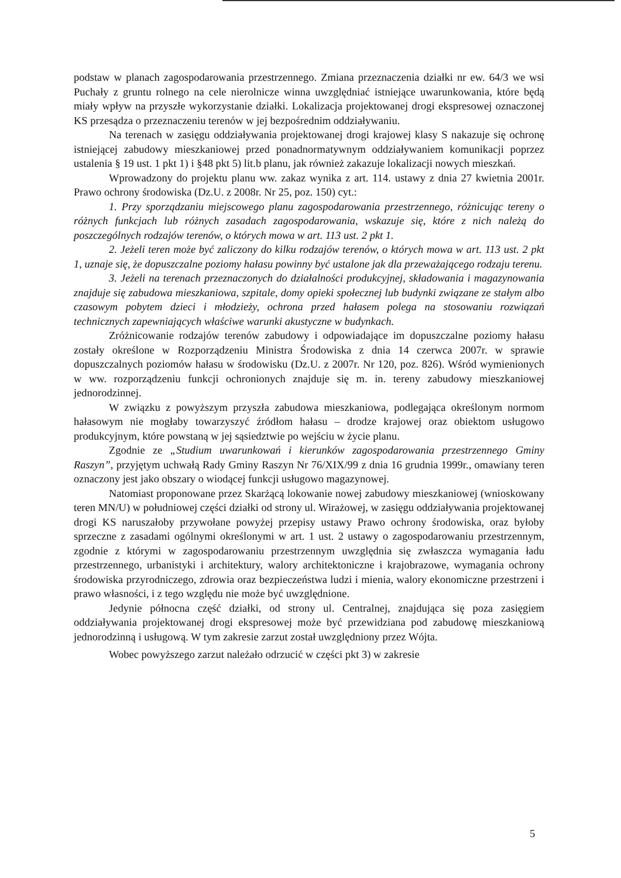podstaw w planach zagospodarowania przestrzennego. Zmiana przeznaczenia działki nr ew. 64/3 we wsi Puchały z gruntu rolnego na cele nierolnicze winna uwzględniać istniejące uwarunkowania, które będą miały wpływ na przyszłe wykorzystanie działki. Lokalizacja projektowanej drogi ekspresowej oznaczonej KS przesądza o przeznaczeniu terenów w jej bezpośrednim oddziaływaniu.
Na terenach w zasięgu oddziaływania projektowanej drogi krajowej klasy S nakazuje się ochronę istniejącej zabudowy mieszkaniowej przed ponadnormatywnym oddziaływaniem komunikacji poprzez ustalenia § 19 ust. 1 pkt 1) i §48 pkt 5) lit.b planu, jak również zakazuje lokalizacji nowych mieszkań.
Wprowadzony do projektu planu ww. zakaz wynika z art. 114. ustawy z dnia 27 kwietnia 2001r. Prawo ochrony środowiska (Dz.U. z 2008r. Nr 25, poz. 150) cyt.:
1. Przy sporządzaniu miejscowego planu zagospodarowania przestrzennego, różnicując tereny o różnych funkcjach lub różnych zasadach zagospodarowania, wskazuje się, które z nich należą do poszczególnych rodzajów terenów, o których mowa w art. 113 ust. 2 pkt 1.
2. Jeżeli teren może być zaliczony do kilku rodzajów terenów, o których mowa w art. 113 ust. 2 pkt 1, uznaje się, że dopuszczalne poziomy hałasu powinny być ustalone jak dla przeważającego rodzaju terenu.
3. Jeżeli na terenach przeznaczonych do działalności produkcyjnej, składowania i magazynowania znajduje się zabudowa mieszkaniowa, szpitale, domy opieki społecznej lub budynki związane ze stałym albo czasowym pobytem dzieci i młodzieży, ochrona przed hałasem polega na stosowaniu rozwiązań technicznych zapewniających właściwe warunki akustyczne w budynkach.
Zróżnicowanie rodzajów terenów zabudowy i odpowiadające im dopuszczalne poziomy hałasu zostały określone w Rozporządzeniu Ministra Środowiska z dnia 14 czerwca 2007r. w sprawie dopuszczalnych poziomów hałasu w środowisku (Dz.U. z 2007r. Nr 120, poz. 826). Wśród wymienionych w ww. rozporządzeniu funkcji ochronionych znajduje się m. in. tereny zabudowy mieszkaniowej jednorodzinnej.
W związku z powyższym przyszła zabudowa mieszkaniowa, podlegająca określonym normom hałasowym nie mogłaby towarzyszyć źródłom hałasu – drodze krajowej oraz obiektom usługowo produkcyjnym, które powstaną w jej sąsiedztwie po wejściu w życie planu.
Zgodnie ze „Studium uwarunkowań i kierunków zagospodarowania przestrzennego Gminy Raszyn”, przyjętym uchwałą Rady Gminy Raszyn Nr 76/XIX/99 z dnia 16 grudnia 1999r., omawiany teren oznaczony jest jako obszary o wiodącej funkcji usługowo magazynowej.
Natomiast proponowane przez Skarżącą lokowanie nowej zabudowy mieszkaniowej (wnioskowany teren MN/U) w południowej części działki od strony ul. Wirażowej, w zasięgu oddziaływania projektowanej drogi KS naruszałoby przywołane powyżej przepisy ustawy Prawo ochrony środowiska, oraz byłoby sprzeczne z zasadami ogólnymi określonymi w art. 1 ust. 2 ustawy o zagospodarowaniu przestrzennym, zgodnie z którymi w zagospodarowaniu przestrzennym uwzględnia się zwłaszcza wymagania ładu przestrzennego, urbanistyki i architektury, walory architektoniczne i krajobrazowe, wymagania ochrony środowiska przyrodniczego, zdrowia oraz bezpieczeństwa ludzi i mienia, walory ekonomiczne przestrzeni i prawo własności, i z tego względu nie może być uwzględnione.
Jedynie północna część działki, od strony ul. Centralnej, znajdująca się poza zasięgiem oddziaływania projektowanej drogi ekspresowej może być przewidziana pod zabudowę mieszkaniową jednorodzinną i usługową. W tym zakresie zarzut został uwzględniony przez Wójta.
Wobec powyższego zarzut należało odrzucić w części pkt 3) w zakresie
5